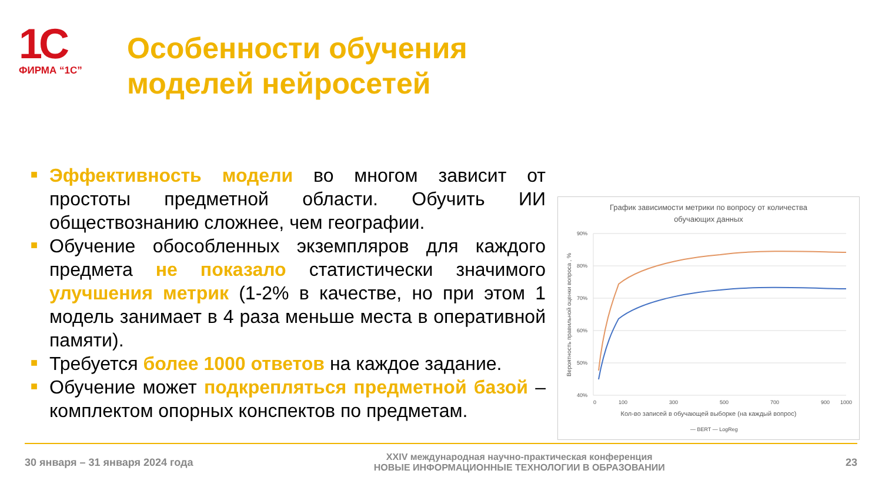1С
ФИРМА “1С”
Особенности обучения
моделей нейросетей
■ Эффективность модели во многом зависит от простоты предметной области. Обучить ИИ обществознанию сложнее, чем географии.
■ Обучение обособленных экземпляров для каждого предмета не показало статистически значимого улучшения метрик (1-2% в качестве, но при этом 1 модель занимает в 4 раза меньше места в оперативной памяти).
■ Требуется более 1000 ответов на каждое задание.
■ Обучение может подкрепляться предметной базой – комплектом опорных конспектов по предметам.
График зависимости метрики по вопросу от количества
обучающих данных
90%
80%
70%
60%
50%
40%
0
100
300
500
700
900
1000
Кол-во записей в обучающей выборке (на каждый вопрос)
Вероятность правильной оценки вопроса , %
— BERT — LogReg
30 января – 31 января 2024 года XXIV международная научно-практическая конференция
НОВЫЕ ИНФОРМАЦИОННЫЕ ТЕХНОЛОГИИ В ОБРАЗОВАНИИ 23